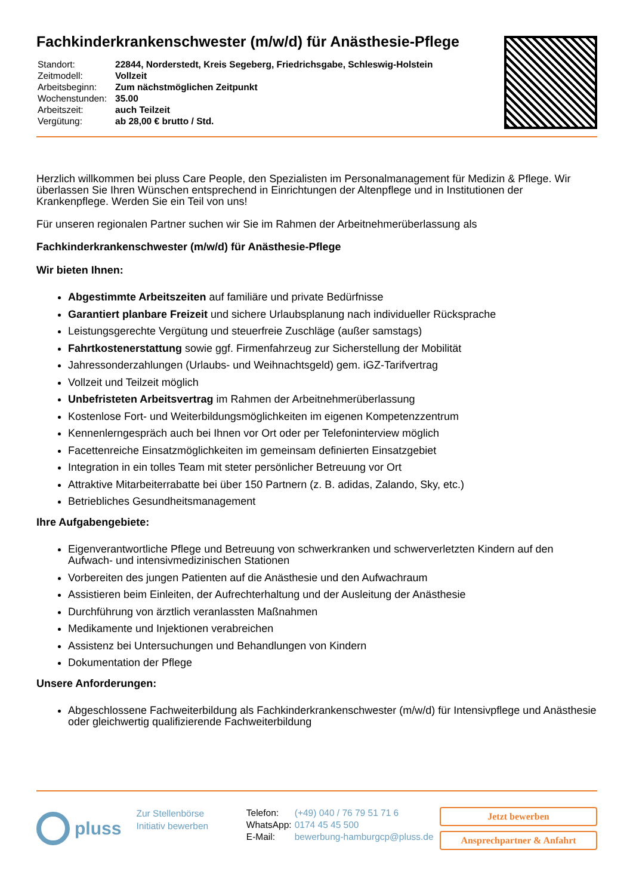Fachkinderkrankenschwester (m/w/d) für Anästhesie-Pflege
| Standort: | 22844, Norderstedt, Kreis Segeberg, Friedrichsgabe, Schleswig-Holstein |
| Zeitmodell: | Vollzeit |
| Arbeitsbeginn: | Zum nächstmöglichen Zeitpunkt |
| Wochenstunden: | 35.00 |
| Arbeitszeit: | auch Teilzeit |
| Vergütung: | ab 28,00 € brutto / Std. |
Herzlich willkommen bei pluss Care People, den Spezialisten im Personalmanagement für Medizin & Pflege. Wir überlassen Sie Ihren Wünschen entsprechend in Einrichtungen der Altenpflege und in Institutionen der Krankenpflege. Werden Sie ein Teil von uns!
Für unseren regionalen Partner suchen wir Sie im Rahmen der Arbeitnehmerüberlassung als
Fachkinderkrankenschwester (m/w/d) für Anästhesie-Pflege
Wir bieten Ihnen:
Abgestimmte Arbeitszeiten auf familiäre und private Bedürfnisse
Garantiert planbare Freizeit und sichere Urlaubsplanung nach individueller Rücksprache
Leistungsgerechte Vergütung und steuerfreie Zuschläge (außer samstags)
Fahrtkostenerstattung sowie ggf. Firmenfahrzeug zur Sicherstellung der Mobilität
Jahressonderzahlungen (Urlaubs- und Weihnachtsgeld) gem. iGZ-Tarifvertrag
Vollzeit und Teilzeit möglich
Unbefristeten Arbeitsvertrag im Rahmen der Arbeitnehmerüberlassung
Kostenlose Fort- und Weiterbildungsmöglichkeiten im eigenen Kompetenzzentrum
Kennenlerngespräch auch bei Ihnen vor Ort oder per Telefoninterview möglich
Facettenreiche Einsatzmöglichkeiten im gemeinsam definierten Einsatzgebiet
Integration in ein tolles Team mit steter persönlicher Betreuung vor Ort
Attraktive Mitarbeiterrabatte bei über 150 Partnern (z. B. adidas, Zalando, Sky, etc.)
Betriebliches Gesundheitsmanagement
Ihre Aufgabengebiete:
Eigenverantwortliche Pflege und Betreuung von schwerkranken und schwerverletzten Kindern auf den Aufwach- und intensivmedizinischen Stationen
Vorbereiten des jungen Patienten auf die Anästhesie und den Aufwachraum
Assistieren beim Einleiten, der Aufrechterhaltung und der Ausleitung der Anästhesie
Durchführung von ärztlich veranlassten Maßnahmen
Medikamente und Injektionen verabreichen
Assistenz bei Untersuchungen und Behandlungen von Kindern
Dokumentation der Pflege
Unsere Anforderungen:
Abgeschlossene Fachweiterbildung als Fachkinderkrankenschwester (m/w/d) für Intensivpflege und Anästhesie oder gleichwertig qualifizierende Fachweiterbildung
pluss
Zur Stellenbörse
Initiativ bewerben
| Telefon: | (+49) 040 / 76 79 51 71 6 |
| WhatsApp: | 0174 45 45 500 |
| E-Mail: | bewerbung-hamburgcp@pluss.de |
Jetzt bewerben
Ansprechpartner & Anfahrt